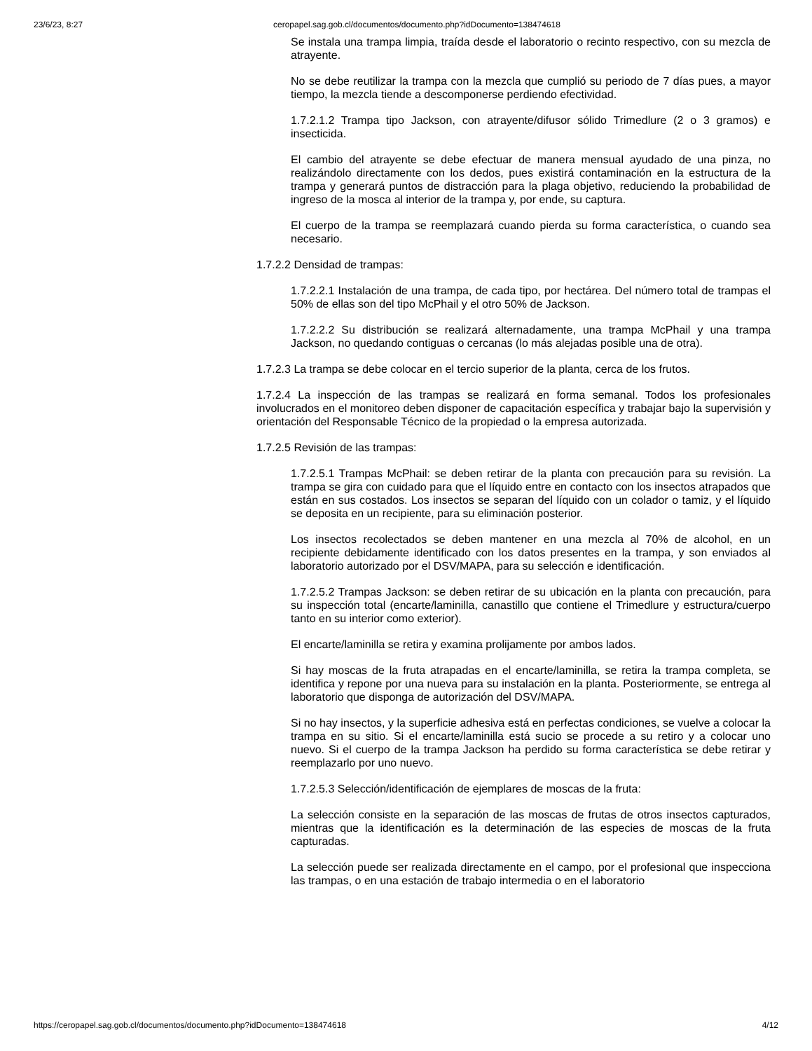23/6/23, 8:27 ceropapel.sag.gob.cl/documentos/documento.php?idDocumento=138474618
Se instala una trampa limpia, traída desde el laboratorio o recinto respectivo, con su mezcla de atrayente.
No se debe reutilizar la trampa con la mezcla que cumplió su periodo de 7 días pues, a mayor tiempo, la mezcla tiende a descomponerse perdiendo efectividad.
1.7.2.1.2 Trampa tipo Jackson, con atrayente/difusor sólido Trimedlure (2 o 3 gramos) e insecticida.
El cambio del atrayente se debe efectuar de manera mensual ayudado de una pinza, no realizándolo directamente con los dedos, pues existirá contaminación en la estructura de la trampa y generará puntos de distracción para la plaga objetivo, reduciendo la probabilidad de ingreso de la mosca al interior de la trampa y, por ende, su captura.
El cuerpo de la trampa se reemplazará cuando pierda su forma característica, o cuando sea necesario.
1.7.2.2 Densidad de trampas:
1.7.2.2.1 Instalación de una trampa, de cada tipo, por hectárea. Del número total de trampas el 50% de ellas son del tipo McPhail y el otro 50% de Jackson.
1.7.2.2.2 Su distribución se realizará alternadamente, una trampa McPhail y una trampa Jackson, no quedando contiguas o cercanas (lo más alejadas posible una de otra).
1.7.2.3 La trampa se debe colocar en el tercio superior de la planta, cerca de los frutos.
1.7.2.4 La inspección de las trampas se realizará en forma semanal. Todos los profesionales involucrados en el monitoreo deben disponer de capacitación específica y trabajar bajo la supervisión y orientación del Responsable Técnico de la propiedad o la empresa autorizada.
1.7.2.5 Revisión de las trampas:
1.7.2.5.1 Trampas McPhail: se deben retirar de la planta con precaución para su revisión. La trampa se gira con cuidado para que el líquido entre en contacto con los insectos atrapados que están en sus costados. Los insectos se separan del líquido con un colador o tamiz, y el líquido se deposita en un recipiente, para su eliminación posterior.
Los insectos recolectados se deben mantener en una mezcla al 70% de alcohol, en un recipiente debidamente identificado con los datos presentes en la trampa, y son enviados al laboratorio autorizado por el DSV/MAPA, para su selección e identificación.
1.7.2.5.2 Trampas Jackson: se deben retirar de su ubicación en la planta con precaución, para su inspección total (encarte/laminilla, canastillo que contiene el Trimedlure y estructura/cuerpo tanto en su interior como exterior).
El encarte/laminilla se retira y examina prolijamente por ambos lados.
Si hay moscas de la fruta atrapadas en el encarte/laminilla, se retira la trampa completa, se identifica y repone por una nueva para su instalación en la planta. Posteriormente, se entrega al laboratorio que disponga de autorización del DSV/MAPA.
Si no hay insectos, y la superficie adhesiva está en perfectas condiciones, se vuelve a colocar la trampa en su sitio. Si el encarte/laminilla está sucio se procede a su retiro y a colocar uno nuevo. Si el cuerpo de la trampa Jackson ha perdido su forma característica se debe retirar y reemplazarlo por uno nuevo.
1.7.2.5.3 Selección/identificación de ejemplares de moscas de la fruta:
La selección consiste en la separación de las moscas de frutas de otros insectos capturados, mientras que la identificación es la determinación de las especies de moscas de la fruta capturadas.
La selección puede ser realizada directamente en el campo, por el profesional que inspecciona las trampas, o en una estación de trabajo intermedia o en el laboratorio
https://ceropapel.sag.gob.cl/documentos/documento.php?idDocumento=138474618 4/12